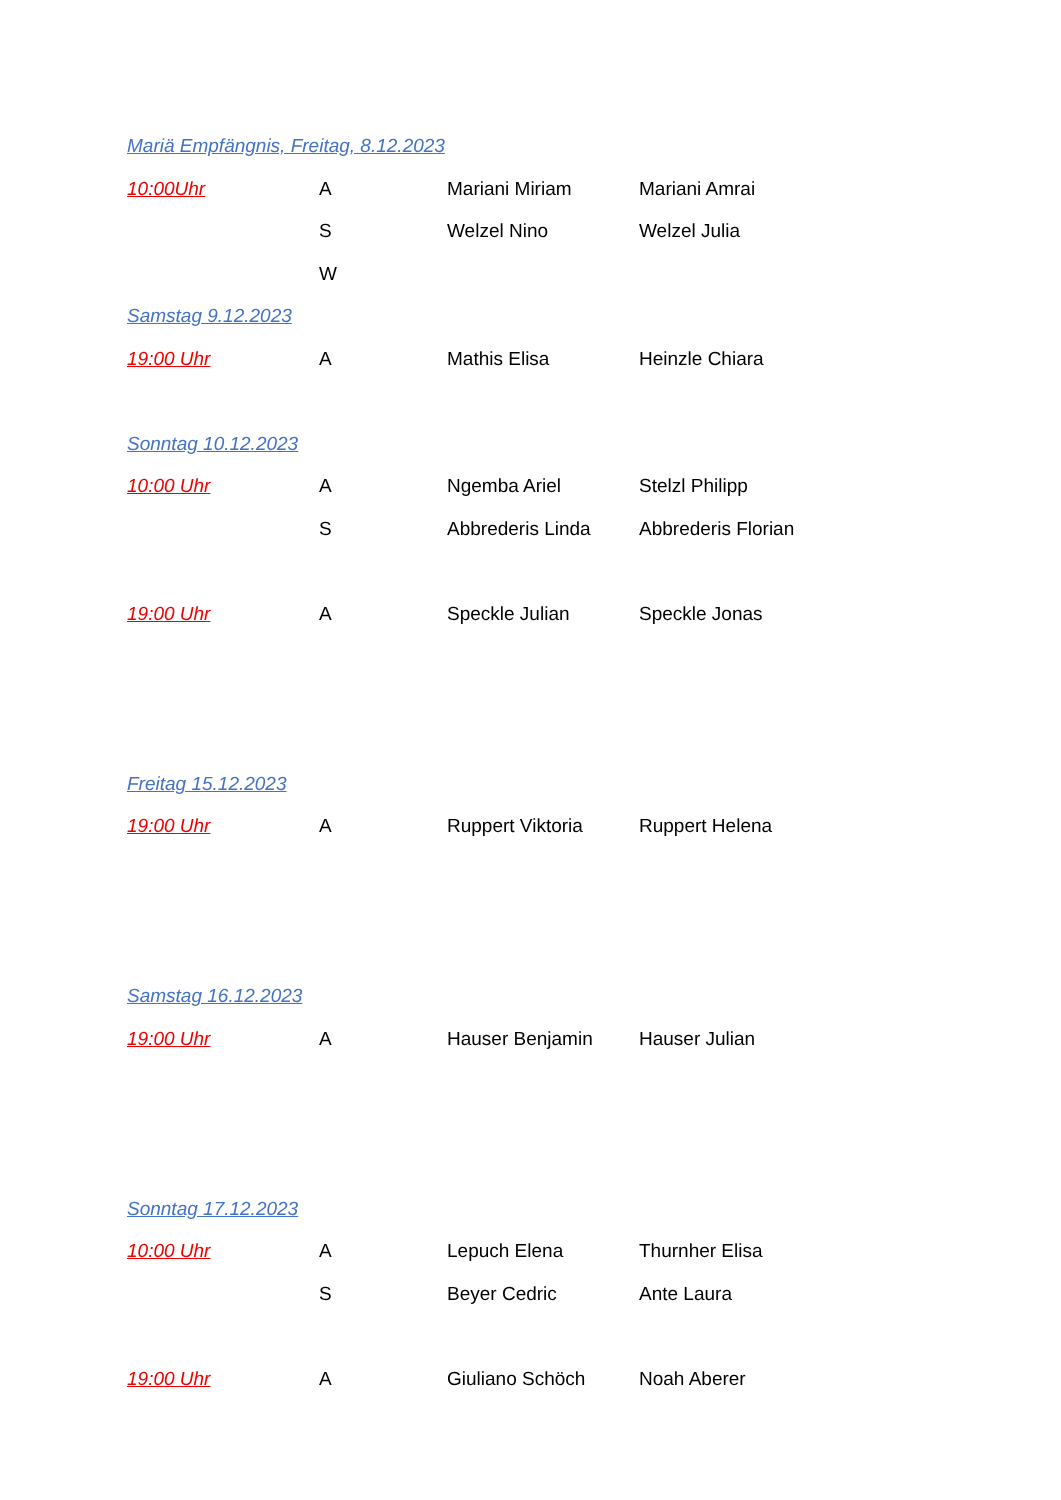Mariä Empfängnis, Freitag, 8.12.2023
10:00Uhr A Mariani Miriam Mariani Amrai
S Welzel Nino Welzel Julia
W
Samstag 9.12.2023
19:00 Uhr A Mathis Elisa Heinzle Chiara
Sonntag 10.12.2023
10:00 Uhr A Ngemba Ariel Stelzl Philipp
S Abbrederis Linda Abbrederis Florian
19:00 Uhr A Speckle Julian Speckle Jonas
Freitag 15.12.2023
19:00 Uhr A Ruppert Viktoria Ruppert Helena
Samstag 16.12.2023
19:00 Uhr A Hauser Benjamin Hauser Julian
Sonntag 17.12.2023
10:00 Uhr A Lepuch Elena Thurnher Elisa
S Beyer Cedric Ante Laura
19:00 Uhr A Giuliano Schöch Noah Aberer